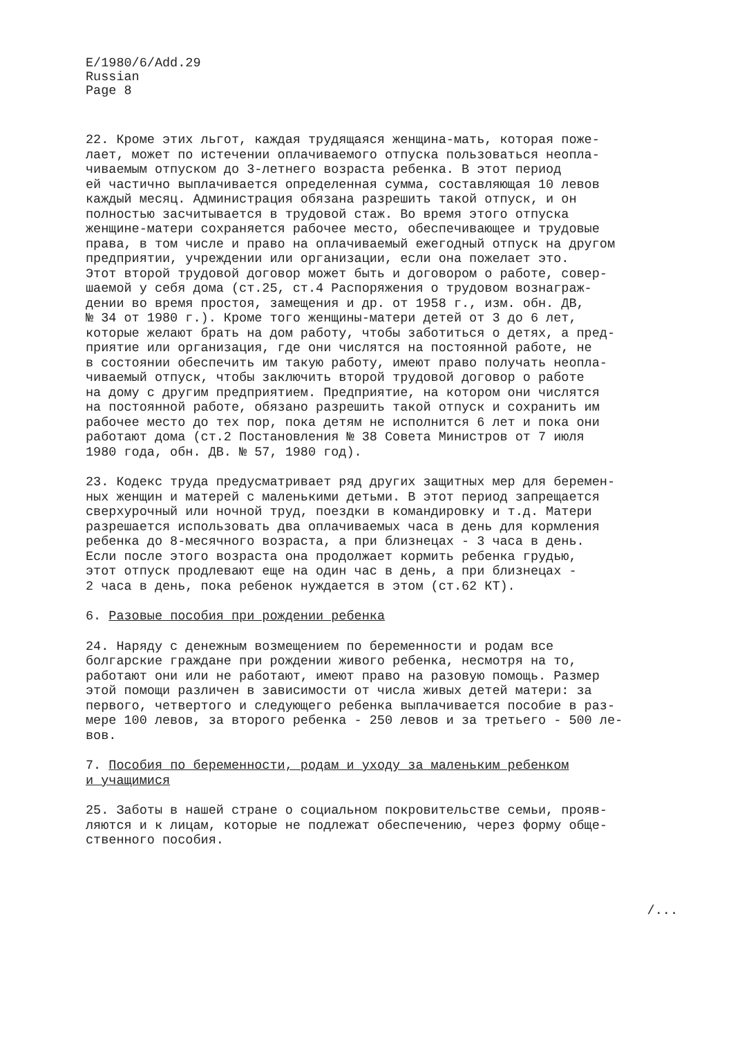E/1980/6/Add.29
Russian
Page 8
22. Кроме этих льгот, каждая трудящаяся женщина-мать, которая поже- лает, может по истечении оплачиваемого отпуска пользоваться неопла- чиваемым отпуском до 3-летнего возраста ребенка. В этот период ей частично выплачивается определенная сумма, составляющая 10 левов каждый месяц. Администрация обязана разрешить такой отпуск, и он полностью засчитывается в трудовой стаж. Во время этого отпуска женщине-матери сохраняется рабочее место, обеспечивающее и трудовые права, в том числе и право на оплачиваемый ежегодный отпуск на другом предприятии, учреждении или организации, если она пожелает это. Этот второй трудовой договор может быть и договором о работе, совер- шаемой у себя дома (ст.25, ст.4 Распоряжения о трудовом вознаграж- дении во время простоя, замещения и др. от 1958 г., изм. обн. ДВ, № 34 от 1980 г.). Кроме того женщины-матери детей от 3 до 6 лет, которые желают брать на дом работу, чтобы заботиться о детях, а пред- приятие или организация, где они числятся на постоянной работе, не в состоянии обеспечить им такую работу, имеют право получать неопла- чиваемый отпуск, чтобы заключить второй трудовой договор о работе на дому с другим предприятием. Предприятие, на котором они числятся на постоянной работе, обязано разрешить такой отпуск и сохранить им рабочее место до тех пор, пока детям не исполнится 6 лет и пока они работают дома (ст.2 Постановления № 38 Совета Министров от 7 июля 1980 года, обн. ДВ. № 57, 1980 год).
23. Кодекс труда предусматривает ряд других защитных мер для беремен- ных женщин и матерей с маленькими детьми. В этот период запрещается сверхурочный или ночной труд, поездки в командировку и т.д. Матери разрешается использовать два оплачиваемых часа в день для кормления ребенка до 8-месячного возраста, а при близнецах - 3 часа в день. Если после этого возраста она продолжает кормить ребенка грудью, этот отпуск продлевают еще на один час в день, а при близнецах - 2 часа в день, пока ребенок нуждается в этом (ст.62 КТ).
6. Разовые пособия при рождении ребенка
24. Наряду с денежным возмещением по беременности и родам все болгарские граждане при рождении живого ребенка, несмотря на то, работают они или не работают, имеют право на разовую помощь. Размер этой помощи различен в зависимости от числа живых детей матери: за первого, четвертого и следующего ребенка выплачивается пособие в раз- мере 100 левов, за второго ребенка - 250 левов и за третьего - 500 ле- вов.
7. Пособия по беременности, родам и уходу за маленьким ребенком и учащимися
25. Заботы в нашей стране о социальном покровительстве семьи, проя­в- ляются и к лицам, которые не подлежат обеспечению, через форму обще- ственного пособия.
/...